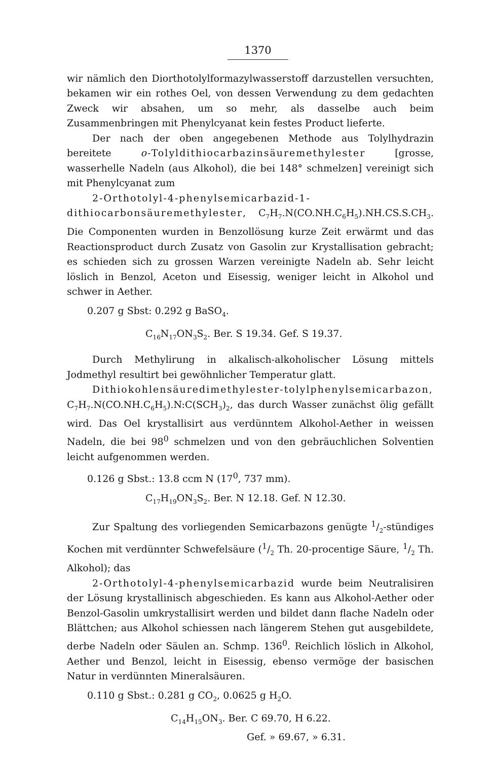1370
wir nämlich den Diorthotolylformazylwasserstoff darzustellen versuchten, bekamen wir ein rothes Oel, von dessen Verwendung zu dem gedachten Zweck wir absahen, um so mehr, als dasselbe auch beim Zusammenbringen mit Phenylcyanat kein festes Product lieferte.
Der nach der oben angegebenen Methode aus Tolylhydrazin bereitete o-Tolyldithiocarbazinsäuremethylester [grosse, wasserhelle Nadeln (aus Alkohol), die bei 148° schmelzen] vereinigt sich mit Phenylcyanat zum
2-Orthotolyl-4-phenylsemicarbazid-1-dithiocarbonsäuremethylester, C<sub>7</sub>H<sub>7</sub>.N(CO.NH.C<sub>6</sub>H<sub>5</sub>).NH.CS.S.CH<sub>3</sub>. Die Componenten wurden in Benzollösung kurze Zeit erwärmt und das Reactionsproduct durch Zusatz von Gasolin zur Krystallisation gebracht; es schieden sich zu grossen Warzen vereinigte Nadeln ab. Sehr leicht löslich in Benzol, Aceton und Eisessig, weniger leicht in Alkohol und schwer in Aether.
0.207 g Sbst: 0.292 g BaSO<sub>4</sub>.
C<sub>16</sub>N<sub>17</sub>ON<sub>3</sub>S<sub>2</sub>. Ber. S 19.34. Gef. S 19.37.
Durch Methylirung in alkalisch-alkoholischer Lösung mittels Jodmethyl resultirt bei gewöhnlicher Temperatur glatt.
Dithiokohlensäuredimethylester-tolylphenylsemicarbazon, C<sub>7</sub>H<sub>7</sub>.N(CO.NH.C<sub>6</sub>H<sub>5</sub>).N:C(SCH<sub>3</sub>)<sub>2</sub>, das durch Wasser zunächst ölig gefällt wird. Das Oel krystallisirt aus verdünntem Alkohol-Aether in weissen Nadeln, die bei 98<sup>0</sup> schmelzen und von den gebräuchlichen Solventien leicht aufgenommen werden.
0.126 g Sbst.: 13.8 ccm N (17<sup>0</sup>, 737 mm).
C<sub>17</sub>H<sub>19</sub>ON<sub>3</sub>S<sub>2</sub>. Ber. N 12.18. Gef. N 12.30.
Zur Spaltung des vorliegenden Semicarbazons genügte 1/2-stündiges Kochen mit verdünnter Schwefelsäure (1/2 Th. 20-procentige Säure, 1/2 Th. Alkohol); das
2-Orthotolyl-4-phenylsemicarbazid wurde beim Neutralisiren der Lösung krystallinisch abgeschieden. Es kann aus Alkohol-Aether oder Benzol-Gasolin umkrystallisirt werden und bildet dann flache Nadeln oder Blättchen; aus Alkohol schiessen nach längerem Stehen gut ausgebildete, derbe Nadeln oder Säulen an. Schmp. 136<sup>0</sup>. Reichlich löslich in Alkohol, Aether und Benzol, leicht in Eisessig, ebenso vermöge der basischen Natur in verdünnten Mineralsäuren.
0.110 g Sbst.: 0.281 g CO<sub>2</sub>, 0.0625 g H<sub>2</sub>O.
C<sub>14</sub>H<sub>15</sub>ON<sub>3</sub>. Ber. C 69.70, H 6.22.
Gef. » 69.67, » 6.31.